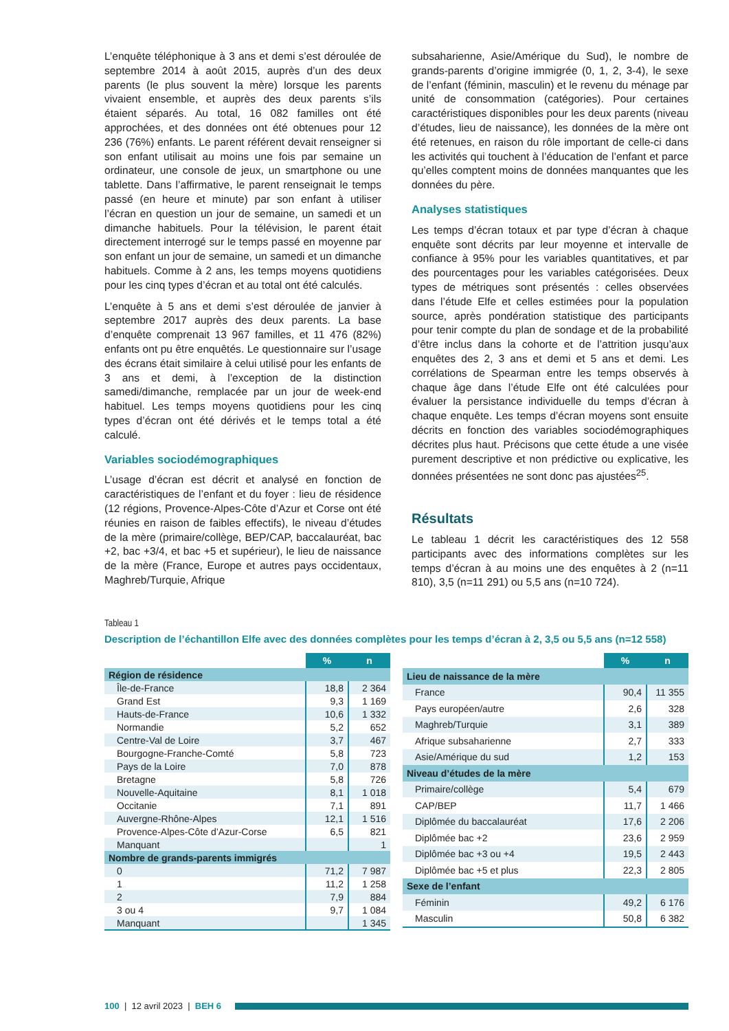L’enquête téléphonique à 3 ans et demi s’est déroulée de septembre 2014 à août 2015, auprès d’un des deux parents (le plus souvent la mère) lorsque les parents vivaient ensemble, et auprès des deux parents s’ils étaient séparés. Au total, 16 082 familles ont été approchées, et des données ont été obtenues pour 12 236 (76%) enfants. Le parent référent devait renseigner si son enfant utilisait au moins une fois par semaine un ordinateur, une console de jeux, un smartphone ou une tablette. Dans l’affirmative, le parent renseignait le temps passé (en heure et minute) par son enfant à utiliser l’écran en question un jour de semaine, un samedi et un dimanche habituels. Pour la télévision, le parent était directement interrogé sur le temps passé en moyenne par son enfant un jour de semaine, un samedi et un dimanche habituels. Comme à 2 ans, les temps moyens quotidiens pour les cinq types d’écran et au total ont été calculés.
L’enquête à 5 ans et demi s’est déroulée de janvier à septembre 2017 auprès des deux parents. La base d’enquête comprenait 13 967 familles, et 11 476 (82%) enfants ont pu être enquêtés. Le questionnaire sur l’usage des écrans était similaire à celui utilisé pour les enfants de 3 ans et demi, à l’exception de la distinction samedi/dimanche, remplacée par un jour de week-end habituel. Les temps moyens quotidiens pour les cinq types d’écran ont été dérivés et le temps total a été calculé.
Variables sociodémographiques
L’usage d’écran est décrit et analysé en fonction de caractéristiques de l’enfant et du foyer : lieu de résidence (12 régions, Provence-Alpes-Côte d’Azur et Corse ont été réunies en raison de faibles effectifs), le niveau d’études de la mère (primaire/collège, BEP/CAP, baccalauréat, bac +2, bac +3/4, et bac +5 et supérieur), le lieu de naissance de la mère (France, Europe et autres pays occidentaux, Maghreb/Turquie, Afrique
subsaharienne, Asie/Amérique du Sud), le nombre de grands-parents d’origine immigrée (0, 1, 2, 3-4), le sexe de l’enfant (féminin, masculin) et le revenu du ménage par unité de consommation (catégories). Pour certaines caractéristiques disponibles pour les deux parents (niveau d’études, lieu de naissance), les données de la mère ont été retenues, en raison du rôle important de celle-ci dans les activités qui touchent à l’éducation de l’enfant et parce qu’elles comptent moins de données manquantes que les données du père.
Analyses statistiques
Les temps d’écran totaux et par type d’écran à chaque enquête sont décrits par leur moyenne et intervalle de confiance à 95% pour les variables quantitatives, et par des pourcentages pour les variables catégorisées. Deux types de métriques sont présentés : celles observées dans l’étude Elfe et celles estimées pour la population source, après pondération statistique des participants pour tenir compte du plan de sondage et de la probabilité d’être inclus dans la cohorte et de l’attrition jusqu’aux enquêtes des 2, 3 ans et demi et 5 ans et demi. Les corrélations de Spearman entre les temps observés à chaque âge dans l’étude Elfe ont été calculées pour évaluer la persistance individuelle du temps d’écran à chaque enquête. Les temps d’écran moyens sont ensuite décrits en fonction des variables sociodémographiques décrites plus haut. Précisons que cette étude a une visée purement descriptive et non prédictive ou explicative, les données présentées ne sont donc pas ajustées<sup>25</sup>.
Résultats
Le tableau 1 décrit les caractéristiques des 12 558 participants avec des informations complètes sur les temps d’écran à au moins une des enquêtes à 2 (n=11 810), 3,5 (n=11 291) ou 5,5 ans (n=10 724).
Tableau 1
Description de l’échantillon Elfe avec des données complètes pour les temps d’écran à 2, 3,5 ou 5,5 ans (n=12 558)
| | % | n |
| --- | --- | --- |
| Région de résidence | | |
| Île-de-France | 18,8 | 2 364 |
| Grand Est | 9,3 | 1 169 |
| Hauts-de-France | 10,6 | 1 332 |
| Normandie | 5,2 | 652 |
| Centre-Val de Loire | 3,7 | 467 |
| Bourgogne-Franche-Comté | 5,8 | 723 |
| Pays de la Loire | 7,0 | 878 |
| Bretagne | 5,8 | 726 |
| Nouvelle-Aquitaine | 8,1 | 1 018 |
| Occitanie | 7,1 | 891 |
| Auvergne-Rhône-Alpes | 12,1 | 1 516 |
| Provence-Alpes-Côte d’Azur-Corse | 6,5 | 821 |
| Manquant | | 1 |
| Nombre de grands-parents immigrés | | |
| 0 | 71,2 | 7 987 |
| 1 | 11,2 | 1 258 |
| 2 | 7,9 | 884 |
| 3 ou 4 | 9,7 | 1 084 |
| Manquant | | 1 345 |
| | % | n |
| --- | --- | --- |
| Lieu de naissance de la mère | | |
| France | 90,4 | 11 355 |
| Pays européen/autre | 2,6 | 328 |
| Maghreb/Turquie | 3,1 | 389 |
| Afrique subsaharienne | 2,7 | 333 |
| Asie/Amérique du sud | 1,2 | 153 |
| Niveau d’études de la mère | | |
| Primaire/collège | 5,4 | 679 |
| CAP/BEP | 11,7 | 1 466 |
| Diplômée du baccalauréat | 17,6 | 2 206 |
| Diplômée bac +2 | 23,6 | 2 959 |
| Diplômée bac +3 ou +4 | 19,5 | 2 443 |
| Diplômée bac +5 et plus | 22,3 | 2 805 |
| Sexe de l’enfant | | |
| Féminin | 49,2 | 6 176 |
| Masculin | 50,8 | 6 382 |
100 | 12 avril 2023 | BEH 6